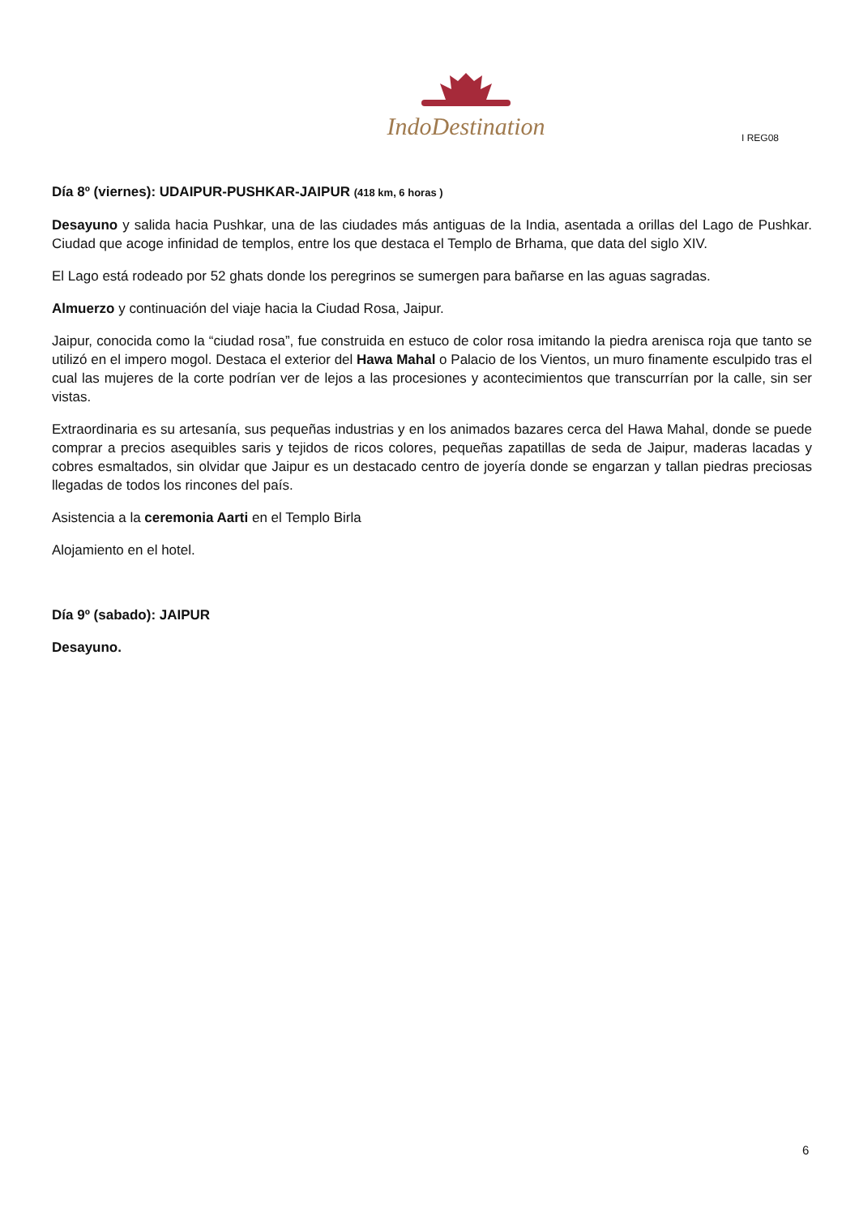IndoDestination
I REG08
Día 8º (viernes): UDAIPUR-PUSHKAR-JAIPUR (418 km, 6 horas )
Desayuno y salida hacia Pushkar, una de las ciudades más antiguas de la India, asentada a orillas del Lago de Pushkar. Ciudad que acoge infinidad de templos, entre los que destaca el Templo de Brhama, que data del siglo XIV.
El Lago está rodeado por 52 ghats donde los peregrinos se sumergen para bañarse en las aguas sagradas.
Almuerzo y continuación del viaje hacia la Ciudad Rosa, Jaipur.
Jaipur, conocida como la “ciudad rosa”, fue construida en estuco de color rosa imitando la piedra arenisca roja que tanto se utilizó en el impero mogol. Destaca el exterior del Hawa Mahal o Palacio de los Vientos, un muro finamente esculpido tras el cual las mujeres de la corte podrían ver de lejos a las procesiones y acontecimientos que transcurrían por la calle, sin ser vistas.
Extraordinaria es su artesanía, sus pequeñas industrias y en los animados bazares cerca del Hawa Mahal, donde se puede comprar a precios asequibles saris y tejidos de ricos colores, pequeñas zapatillas de seda de Jaipur, maderas lacadas y cobres esmaltados, sin olvidar que Jaipur es un destacado centro de joyería donde se engarzan y tallan piedras preciosas llegadas de todos los rincones del país.
Asistencia a la ceremonia Aarti en el Templo Birla
Alojamiento en el hotel.
Día 9º (sabado): JAIPUR
Desayuno.
6